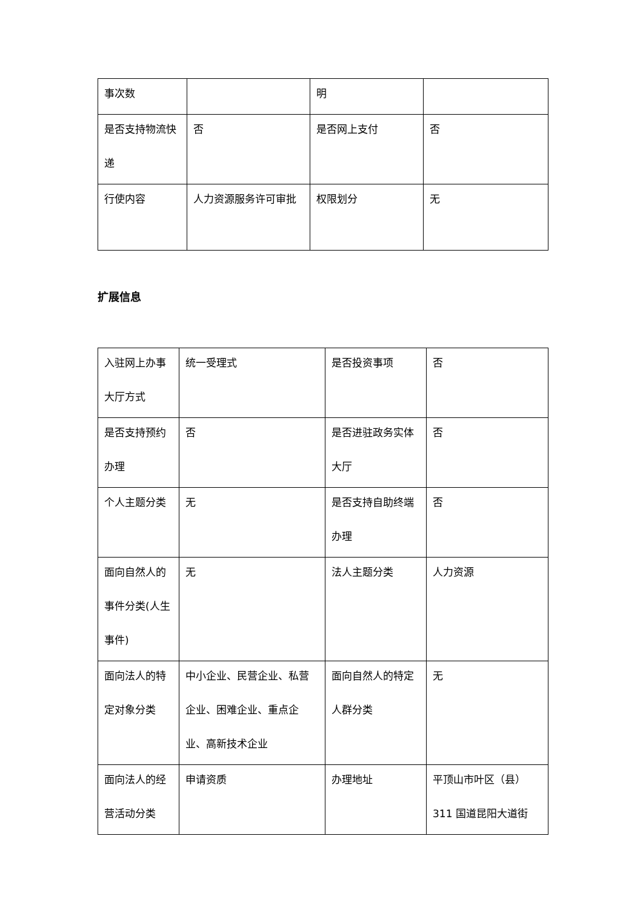| 事次数 | | 明 | |
| 是否支持物流快递 | 否 | 是否网上支付 | 否 |
| 行使内容 | 人力资源服务许可审批 | 权限划分 | 无 |
扩展信息
| 入驻网上办事大厅方式 | 统一受理式 | 是否投资事项 | 否 |
| 是否支持预约办理 | 否 | 是否进驻政务实体大厅 | 否 |
| 个人主题分类 | 无 | 是否支持自助终端办理 | 否 |
| 面向自然人的事件分类(人生事件) | 无 | 法人主题分类 | 人力资源 |
| 面向法人的特定对象分类 | 中小企业、民营企业、私营企业、困难企业、重点企业、高新技术企业 | 面向自然人的特定人群分类 | 无 |
| 面向法人的经营活动分类 | 申请资质 | 办理地址 | 平顶山市叶区（县）311 国道昆阳大道街 |